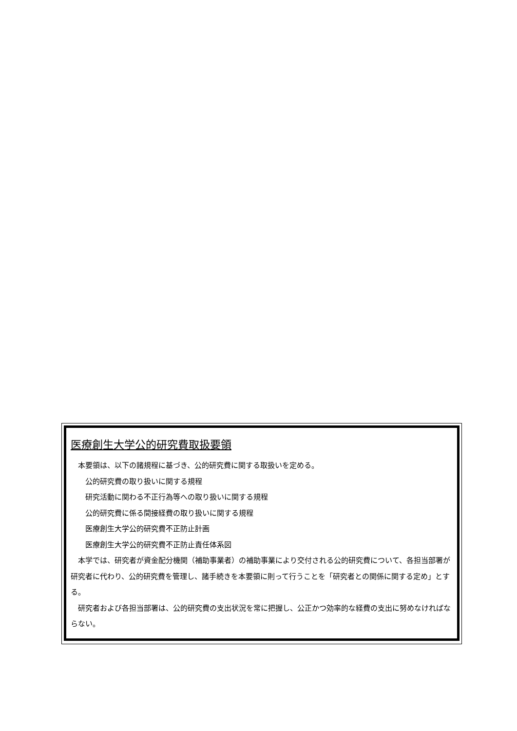医療創生大学公的研究費取扱要領
本要領は、以下の諸規程に基づき、公的研究費に関する取扱いを定める。
公的研究費の取り扱いに関する規程
研究活動に関わる不正行為等への取り扱いに関する規程
公的研究費に係る間接経費の取り扱いに関する規程
医療創生大学公的研究費不正防止計画
医療創生大学公的研究費不正防止責任体系図
本学では、研究者が資金配分機関（補助事業者）の補助事業により交付される公的研究費について、各担当部署が研究者に代わり、公的研究費を管理し、諸手続きを本要領に則って行うことを「研究者との関係に関する定め」とする。
研究者および各担当部署は、公的研究費の支出状況を常に把握し、公正かつ効率的な経費の支出に努めなければならない。